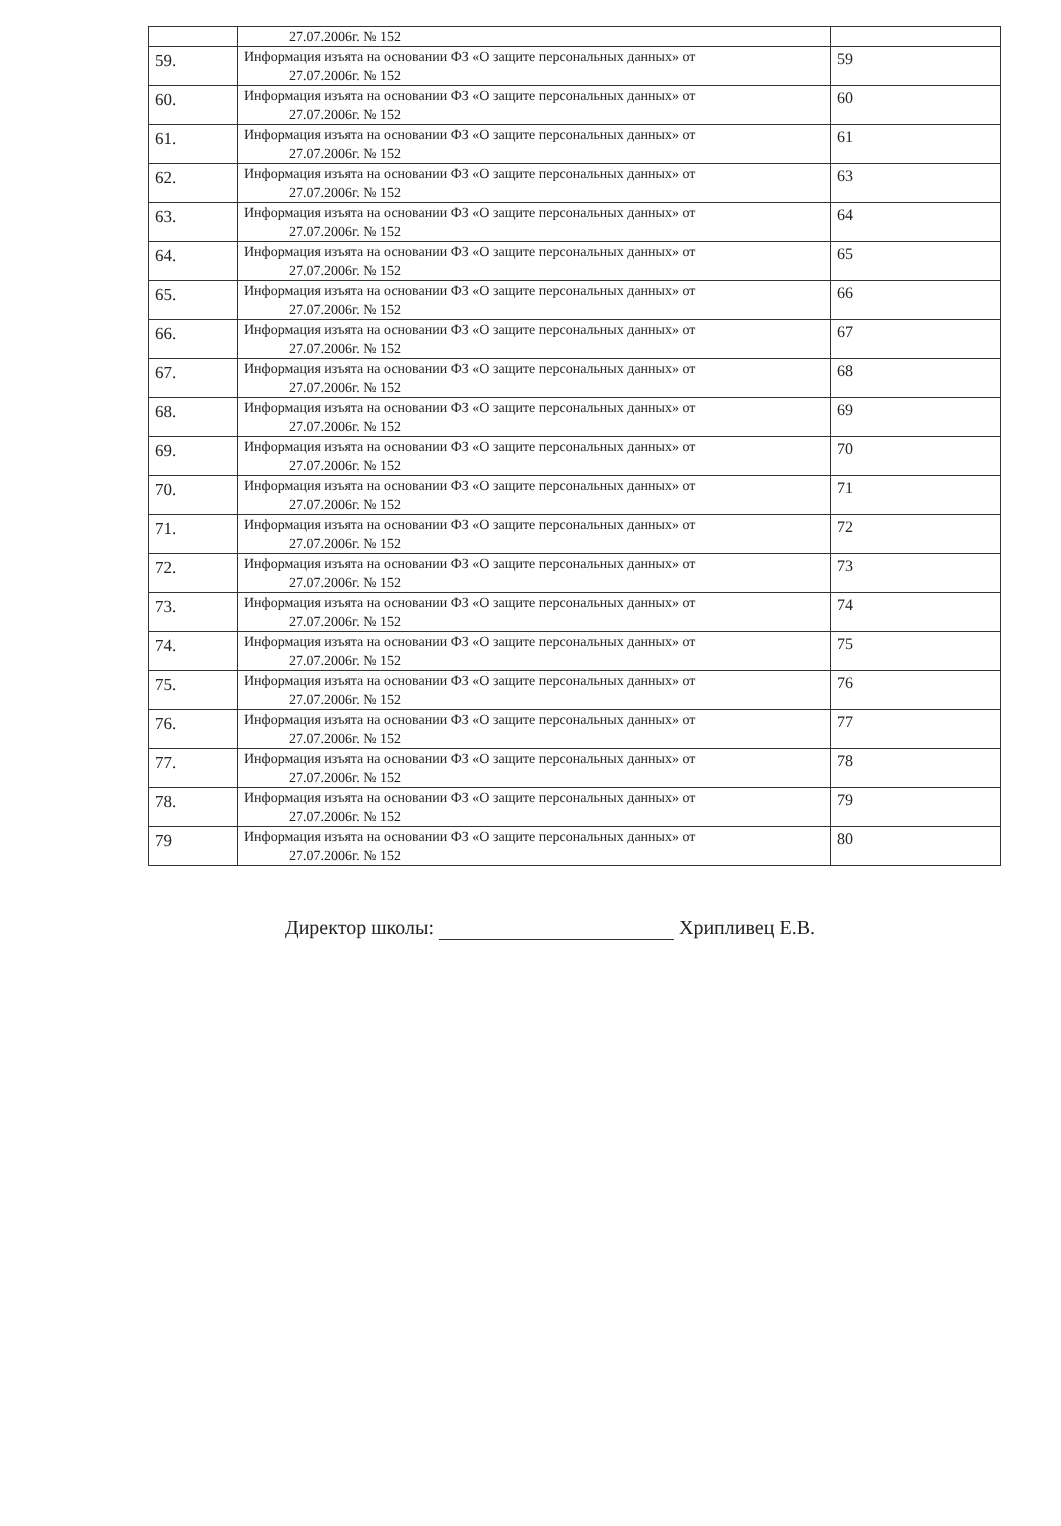| | 27.07.2006г. № 152 | |
| 59. | Информация изъята на основании ФЗ «О защите персональных данных» от 27.07.2006г. № 152 | 59 |
| 60. | Информация изъята на основании ФЗ «О защите персональных данных» от 27.07.2006г. № 152 | 60 |
| 61. | Информация изъята на основании ФЗ «О защите персональных данных» от 27.07.2006г. № 152 | 61 |
| 62. | Информация изъята на основании ФЗ «О защите персональных данных» от 27.07.2006г. № 152 | 63 |
| 63. | Информация изъята на основании ФЗ «О защите персональных данных» от 27.07.2006г. № 152 | 64 |
| 64. | Информация изъята на основании ФЗ «О защите персональных данных» от 27.07.2006г. № 152 | 65 |
| 65. | Информация изъята на основании ФЗ «О защите персональных данных» от 27.07.2006г. № 152 | 66 |
| 66. | Информация изъята на основании ФЗ «О защите персональных данных» от 27.07.2006г. № 152 | 67 |
| 67. | Информация изъята на основании ФЗ «О защите персональных данных» от 27.07.2006г. № 152 | 68 |
| 68. | Информация изъята на основании ФЗ «О защите персональных данных» от 27.07.2006г. № 152 | 69 |
| 69. | Информация изъята на основании ФЗ «О защите персональных данных» от 27.07.2006г. № 152 | 70 |
| 70. | Информация изъята на основании ФЗ «О защите персональных данных» от 27.07.2006г. № 152 | 71 |
| 71. | Информация изъята на основании ФЗ «О защите персональных данных» от 27.07.2006г. № 152 | 72 |
| 72. | Информация изъята на основании ФЗ «О защите персональных данных» от 27.07.2006г. № 152 | 73 |
| 73. | Информация изъята на основании ФЗ «О защите персональных данных» от 27.07.2006г. № 152 | 74 |
| 74. | Информация изъята на основании ФЗ «О защите персональных данных» от 27.07.2006г. № 152 | 75 |
| 75. | Информация изъята на основании ФЗ «О защите персональных данных» от 27.07.2006г. № 152 | 76 |
| 76. | Информация изъята на основании ФЗ «О защите персональных данных» от 27.07.2006г. № 152 | 77 |
| 77. | Информация изъята на основании ФЗ «О защите персональных данных» от 27.07.2006г. № 152 | 78 |
| 78. | Информация изъята на основании ФЗ «О защите персональных данных» от 27.07.2006г. № 152 | 79 |
| 79 | Информация изъята на основании ФЗ «О защите персональных данных» от 27.07.2006г. № 152 | 80 |
Директор школы: Хрипливец Е.В.